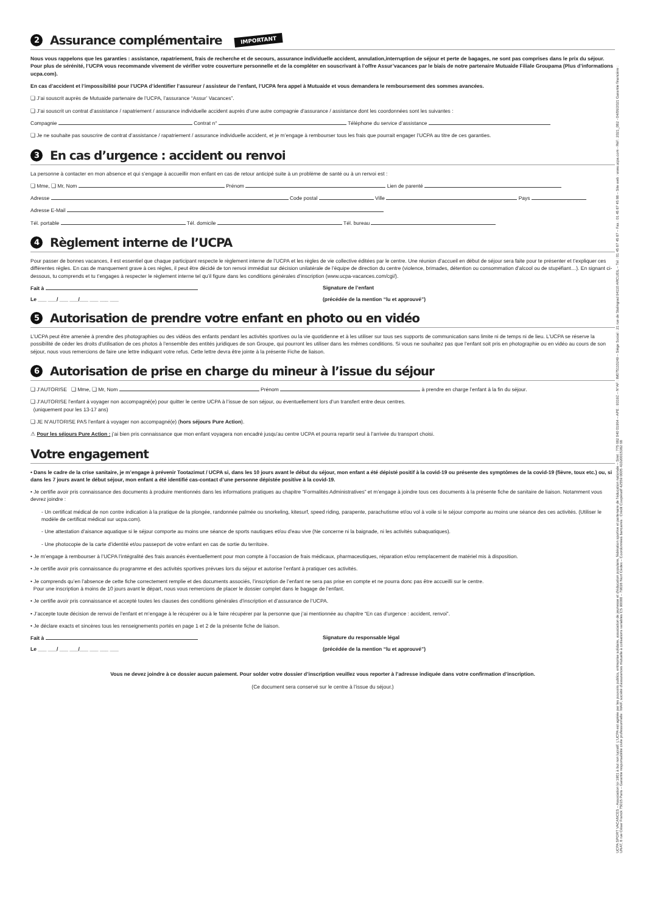2 Assurance complémentaire IMPORTANT
Nous vous rappelons que les garanties : assistance, rapatriement, frais de recherche et de secours, assurance individuelle accident, annulation,interruption de séjour et perte de bagages, ne sont pas comprises dans le prix du séjour. Pour plus de sérénité, l’UCPA vous recommande vivement de vérifier votre couverture personnelle et de la compléter en souscrivant à l’offre Assur’vacances par le biais de notre partenaire Mutuaide Filiale Groupama (Plus d’informations ucpa.com).
En cas d’accident et l’impossibilité pour l’UCPA d’identifier l’assureur / assisteur de l’enfant, l’UCPA fera appel à Mutuaide et vous demandera le remboursement des sommes avancées.
❏ J’ai souscrit auprès de Mutuaide partenaire de l’UCPA, l’assurance “Assur’ Vacances”.
❏ J’ai souscrit un contrat d’assistance / rapatriement / assurance individuelle accident auprès d’une autre compagnie d’assurance / assistance dont les coordonnées sont les suivantes :
Compagnie Contrat n° Téléphone du service d’assistance
❏ Je ne souhaite pas souscrire de contrat d’assistance / rapatriement / assurance individuelle accident, et je m’engage à rembourser tous les frais que pourrait engager l’UCPA au titre de ces garanties.
3 En cas d’urgence : accident ou renvoi
La personne à contacter en mon absence et qui s’engage à accueillir mon enfant en cas de retour anticipé suite à un problème de santé ou à un renvoi est :
❏ Mme, ❏ Mr, Nom Prénom Lien de parenté
Adresse Code postal Ville Pays
Adresse E-Mail
Tél. portable Tél. domicile Tél. bureau
4 Règlement interne de l’UCPA
Pour passer de bonnes vacances, il est essentiel que chaque participant respecte le règlement interne de l’UCPA et les règles de vie collective éditées par le centre. Une réunion d’accueil en début de séjour sera faite pour te présenter et t’expliquer ces différentes règles. En cas de manquement grave à ces règles, il peut être décidé de ton renvoi immédiat sur décision unilatérale de l’équipe de direction du centre (violence, brimades, détention ou consommation d’alcool ou de stupéfiant…). En signant ci-dessous, tu comprends et tu t’engages à respecter le règlement interne tel qu’il figure dans les conditions générales d’inscription (www.ucpa-vacances.com/cgi/).
Fait à Signature de l’enfant
Le ___ ___/ ___ ___/___ ___ ___ ___ (précédée de la mention “lu et approuvé”)
5 Autorisation de prendre votre enfant en photo ou en vidéo
L’UCPA peut être amenée à prendre des photographies ou des vidéos des enfants pendant les activités sportives ou la vie quotidienne et à les utiliser sur tous ses supports de communication sans limite ni de temps ni de lieu. L’UCPA se réserve la possibilité de céder les droits d’utilisation de ces photos à l’ensemble des entités juridiques de son Groupe, qui pourront les utiliser dans les mêmes conditions. Si vous ne souhaitez pas que l’enfant soit pris en photographie ou en vidéo au cours de son séjour, nous vous remercions de faire une lettre indiquant votre refus. Cette lettre devra être jointe à la présente Fiche de liaison.
6 Autorisation de prise en charge du mineur à l’issue du séjour
❏ J’AUTORISE ❏ Mme, ❏ Mr, Nom Prénom à prendre en charge l’enfant à la fin du séjour.
❏ J’AUTORISE l’enfant à voyager non accompagné(e) pour quitter le centre UCPA à l’issue de son séjour, ou éventuellement lors d’un transfert entre deux centres.
(uniquement pour les 13-17 ans)
❏ JE N’AUTORISE PAS l’enfant à voyager non accompagné(e) (hors séjours Pure Action).
⚠ Pour les séjours Pure Action : j’ai bien pris connaissance que mon enfant voyagera non encadré jusqu’au centre UCPA et pourra repartir seul à l’arrivée du transport choisi.
Votre engagement
• Dans le cadre de la crise sanitaire, je m’engage à prévenir Tootazimut / UCPA si, dans les 10 jours avant le début du séjour, mon enfant a été dépisté positif à la covid-19 ou présente des symptômes de la covid-19 (fièvre, toux etc.) ou, si dans les 7 jours avant le début séjour, mon enfant a été identifié cas-contact d’une personne dépistée positive à la covid-19.
• Je certifie avoir pris connaissance des documents à produire mentionnés dans les informations pratiques au chapitre “Formalités Administratives” et m’engage à joindre tous ces documents à la présente fiche de sanitaire de liaison. Notamment vous devrez joindre :
- Un certificat médical de non contre indication à la pratique de la plongée, randonnée palmée ou snorkeling, kitesurf, speed riding, parapente, parachutisme et/ou vol à voile si le séjour comporte au moins une séance des ces activités. (Utiliser le modèle de certificat médical sur ucpa.com).
- Une attestation d’aisance aquatique si le séjour comporte au moins une séance de sports nautiques et/ou d’eau vive (Ne concerne ni la baignade, ni les activités subaquatiques).
- Une photocopie de la carte d’identité et/ou passeport de votre enfant en cas de sortie du territoire.
• Je m’engage à rembourser à l’UCPA l’intégralité des frais avancés éventuellement pour mon compte à l’occasion de frais médicaux, pharmaceutiques, réparation et/ou remplacement de matériel mis à disposition.
• Je certifie avoir pris connaissance du programme et des activités sportives prévues lors du séjour et autorise l’enfant à pratiquer ces activités.
• Je comprends qu’en l’absence de cette fiche correctement remplie et des documents associés, l’inscription de l’enfant ne sera pas prise en compte et ne pourra donc pas être accueilli sur le centre.
Pour une inscription à moins de 10 jours avant le départ, nous vous remercions de placer le dossier complet dans le bagage de l’enfant.
• Je certifie avoir pris connaissance et accepté toutes les clauses des conditions générales d’inscription et d’assurance de l’UCPA.
• J’accepte toute décision de renvoi de l’enfant et m’engage à le récupérer ou à le faire récupérer par la personne que j’ai mentionnée au chapitre “En cas d’urgence : accident, renvoi”.
• Je déclare exacts et sincères tous les renseignements portés en page 1 et 2 de la présente fiche de liaison.
Fait à Signature du responsable légal
Le ___ ___/ ___ ___/___ ___ ___ ___ (précédée de la mention “lu et approuvé”)
Vous ne devez joindre à ce dossier aucun paiement. Pour solder votre dossier d’inscription veuillez vous reporter à l’adresse indiquée dans votre confirmation d’inscription.
(Ce document sera conservé sur le centre à l’issue du séjour.)
UCPA SPORT VACANCES – Association loi 1901 à but non lucratif. L’UCPA est agréée par les pouvoirs publics, entreprise solidaire, association de jeunesse et d’éducation populaire, fédération sportive et partenaire de l’éducation nationale – Siret : 775 682 040 01964 – APE : 9319Z – N°AF : IM075110249 – Siège Social : 21 rue de Stalingrad 94110 ARCUEIL – Tél : 01 45 87 45 87 – Fax : 01 45 87 45 88 – Site web : www.ucpa.com - Réf : 2021_082 - 04/06/2021 Garantie financière : UNAT, 8 rue César Franck 75015 Paris – Garantie responsabilité civile professionnelle : MAIF, société d’assurances mutuelle à cotisations variables CS 90000 – 79038 Niort Cedex – Coordonnées bancaires : Crédit Coopératif 42559 0005 41020015382 68